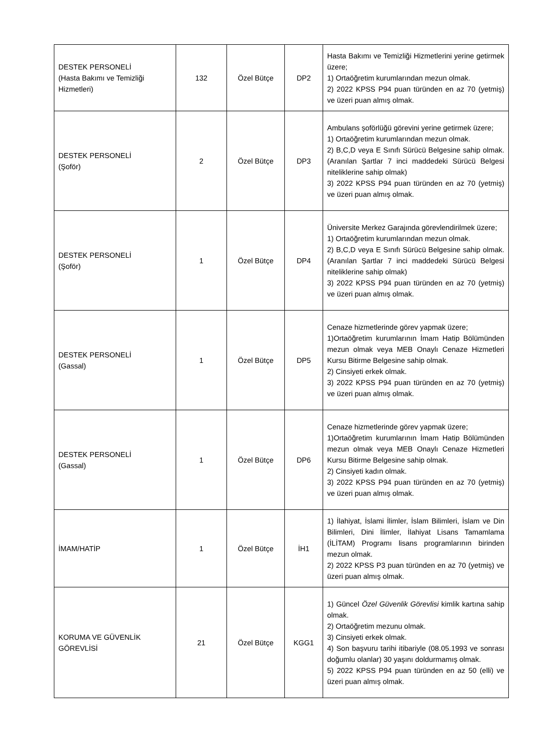| DESTEK PERSONELİ (Hasta Bakımı ve Temizliği Hizmetleri) | 132 | Özel Bütçe | DP2 | Hasta Bakımı ve Temizliği Hizmetlerini yerine getirmek üzere; 1) Ortaöğretim kurumlarından mezun olmak. 2) 2022 KPSS P94 puan türünden en az 70 (yetmiş) ve üzeri puan almış olmak. |
| DESTEK PERSONELİ (Şoför) | 2 | Özel Bütçe | DP3 | Ambulans şoförlüğü görevini yerine getirmek üzere; 1) Ortaöğretim kurumlarından mezun olmak. 2) B,C,D veya E Sınıfı Sürücü Belgesine sahip olmak. (Aranılan Şartlar 7 inci maddedeki Sürücü Belgesi niteliklerine sahip olmak) 3) 2022 KPSS P94 puan türünden en az 70 (yetmiş) ve üzeri puan almış olmak. |
| DESTEK PERSONELİ (Şoför) | 1 | Özel Bütçe | DP4 | Üniversite Merkez Garajında görevlendirilmek üzere; 1) Ortaöğretim kurumlarından mezun olmak. 2) B,C,D veya E Sınıfı Sürücü Belgesine sahip olmak. (Aranılan Şartlar 7 inci maddedeki Sürücü Belgesi niteliklerine sahip olmak) 3) 2022 KPSS P94 puan türünden en az 70 (yetmiş) ve üzeri puan almış olmak. |
| DESTEK PERSONELİ (Gassal) | 1 | Özel Bütçe | DP5 | Cenaze hizmetlerinde görev yapmak üzere; 1)Ortaöğretim kurumlarının İmam Hatip Bölümünden mezun olmak veya MEB Onaylı Cenaze Hizmetleri Kursu Bitirme Belgesine sahip olmak. 2) Cinsiyeti erkek olmak. 3) 2022 KPSS P94 puan türünden en az 70 (yetmiş) ve üzeri puan almış olmak. |
| DESTEK PERSONELİ (Gassal) | 1 | Özel Bütçe | DP6 | Cenaze hizmetlerinde görev yapmak üzere; 1)Ortaöğretim kurumlarının İmam Hatip Bölümünden mezun olmak veya MEB Onaylı Cenaze Hizmetleri Kursu Bitirme Belgesine sahip olmak. 2) Cinsiyeti kadın olmak. 3) 2022 KPSS P94 puan türünden en az 70 (yetmiş) ve üzeri puan almış olmak. |
| İMAM/HATİP | 1 | Özel Bütçe | İH1 | 1) İlahiyat, İslami İlimler, İslam Bilimleri, İslam ve Din Bilimleri, Dini İlimler, İlahiyat Lisans Tamamlama (İLİTAM) Programı lisans programlarının birinden mezun olmak. 2) 2022 KPSS P3 puan türünden en az 70 (yetmiş) ve üzeri puan almış olmak. |
| KORUMA VE GÜVENLİK GÖREVLİSİ | 21 | Özel Bütçe | KGG1 | 1) Güncel Özel Güvenlik Görevlisi kimlik kartına sahip olmak. 2) Ortaöğretim mezunu olmak. 3) Cinsiyeti erkek olmak. 4) Son başvuru tarihi itibariyle (08.05.1993 ve sonrası doğumlu olanlar) 30 yaşını doldurmamış olmak. 5) 2022 KPSS P94 puan türünden en az 50 (elli) ve üzeri puan almış olmak. |